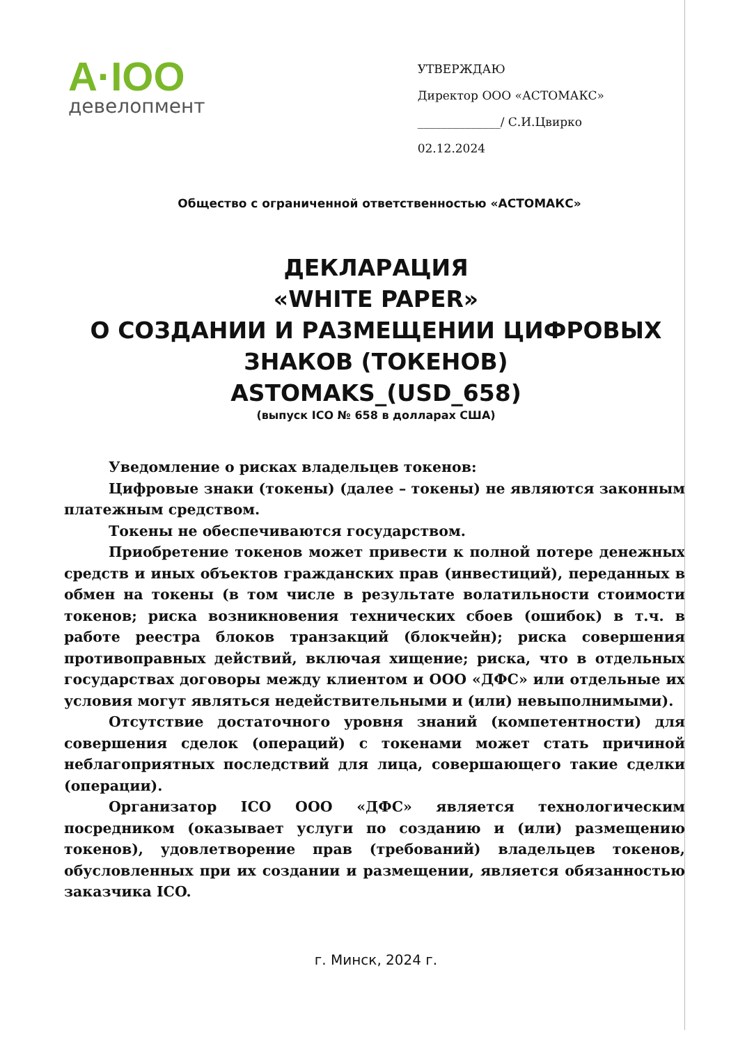A·IOO
девелопмент
УТВЕРЖДАЮ
Директор ООО «АСТОМАКС»
______________/ С.И.Цвирко
02.12.2024
Общество с ограниченной ответственностью «АСТОМАКС»
ДЕКЛАРАЦИЯ
«WHITE PAPER»
О СОЗДАНИИ И РАЗМЕЩЕНИИ ЦИФРОВЫХ
ЗНАКОВ (ТОКЕНОВ)
ASTOMAKS_(USD_658)
(выпуск ICO № 658 в долларах США)
Уведомление о рисках владельцев токенов:
Цифровые знаки (токены) (далее – токены) не являются законным платежным средством.
Токены не обеспечиваются государством.
Приобретение токенов может привести к полной потере денежных средств и иных объектов гражданских прав (инвестиций), переданных в обмен на токены (в том числе в результате волатильности стоимости токенов; риска возникновения технических сбоев (ошибок) в т.ч. в работе реестра блоков транзакций (блокчейн); риска совершения противоправных действий, включая хищение; риска, что в отдельных государствах договоры между клиентом и ООО «ДФС» или отдельные их условия могут являться недействительными и (или) невыполнимыми).
Отсутствие достаточного уровня знаний (компетентности) для совершения сделок (операций) с токенами может стать причиной неблагоприятных последствий для лица, совершающего такие сделки (операции).
Организатор ICO ООО «ДФС» является технологическим посредником (оказывает услуги по созданию и (или) размещению токенов), удовлетворение прав (требований) владельцев токенов, обусловленных при их создании и размещении, является обязанностью заказчика ICO.
г. Минск, 2024 г.